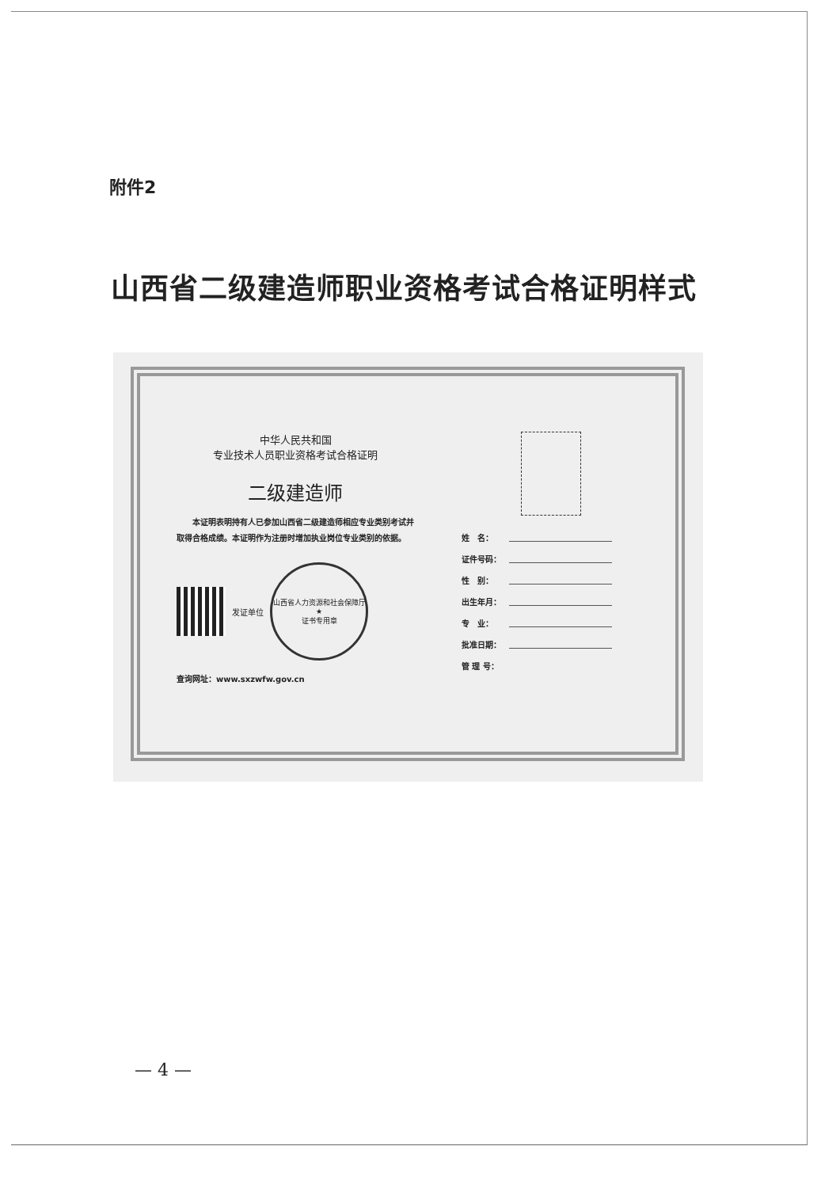附件2
山西省二级建造师职业资格考试合格证明样式
中华人民共和国
专业技术人员职业资格考试合格证明
二级建造师
　　本证明表明持有人已参加山西省二级建造师相应专业类别考试并取得合格成绩。本证明作为注册时增加执业岗位专业类别的依据。
发证单位
山西省人力资源和社会保障厅
★
证书专用章
查询网址：www.sxzwfw.gov.cn
姓　名：
证件号码：
性　别：
出生年月：
专　业：
批准日期：
管 理 号：
— 4 —